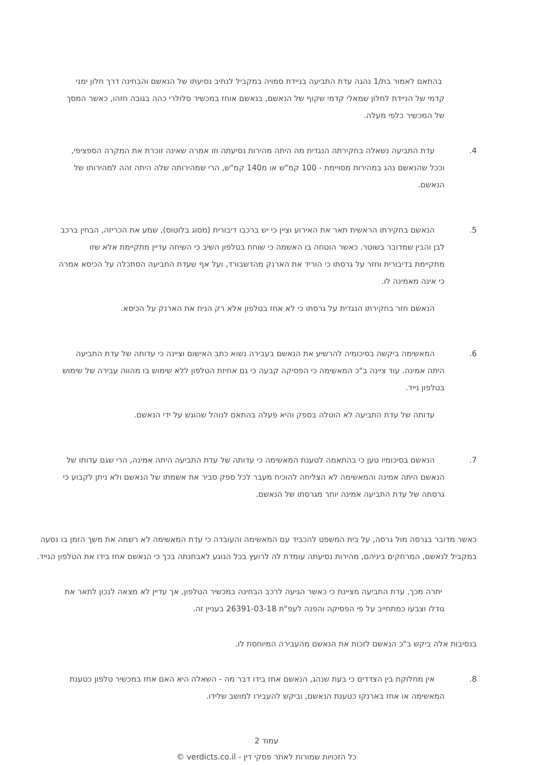בהתאם לאמור בת/1 נהגה עדת התביעה בניידת סמויה במקביל לנתיב נסיעתו של הנאשם והבחינה דרך חלון ימני קדמי של הניידת לחלון שמאלי קדמי שקוף של הנאשם, בנאשם אוחז במכשיר סלולרי כהה בגובה חזהו, כאשר המסך של המכשיר כלפי מעלה.
4. עדת התביעה נשאלה בחקירתה הנגדית מה היתה מהירות נסיעתה וזו אמרה שאינה זוכרת את המקרה הספציפי, וככל שהנאשם נהג במהירות מסויימת - 100 קמ"ש או מ140 קמ"ש, הרי שמהירותה שלה היתה זהה למהירותו של הנאשם.
5. הנאשם בחקירתו הראשית תאר את האירוע וציין כי יש ברכבו דיבורית (מסוג בלוטוס), שמע את הכריזה, הבחין ברכב לבן והבין שמדובר בשוטר. כאשר הוטחה בו האשמה כי שוחח בטלפון השיב כי השיחה עדיין מתקיימת אלא שזו מתקיימת בדיבורית וחזר על גרסתו כי הוריד את הארנק מהדשבורד, ועל אף שעדת התביעה הסתכלה על הכיסא אמרה כי אינה מאמינה לו.
הנאשם חזר בחקירתו הנגדית על גרסתו כי לא אחז בטלפון אלא רק הניח את הארנק על הכיסא.
6. המאשימה ביקשה בסיכומיה להרשיע את הנאשם בעבירה נשוא כתב האישום וציינה כי עדותה של עדת התביעה היתה אמינה. עוד ציינה ב"כ המאשימה כי הפסיקה קבעה כי גם אחיזת הטלפון ללא שימוש בו מהווה עבירה של שימוש בטלפון נייד.
עדותה של עדת התביעה לא הוטלה בספק והיא פעלה בהתאם לנוהל שהוגש על ידי הנאשם.
7. הנאשם בסיכומיו טען כי בהתאמה לטענת המאשימה כי עדותה של עדת התביעה היתה אמינה, הרי שגם עדותו של הנאשם היתה אמינה והמאשימה לא הצליחה להוכיח מעבר לכל ספק סביר את אשמתו של הנאשם ולא ניתן לקבוע כי גרסתה של עדת התביעה אמינה יותר מגרסתו של הנאשם.
כאשר מדובר בגרסה מול גרסה, על בית המשפט להכביד עם המאשימה והעובדה כי עדת המאשימה לא רשמה את משך הזמן בו נסעה במקביל לנאשם, המרחקים ביניהם, מהירות נסיעתה עומדת לה לרועץ בכל הנוגע לאבחנתה בכך כי הנאשם אחז בידו את הטלפון הנייד.
יתרה מכך, עדת התביעה מציינת כי כאשר הגיעה לרכב הבחינה במכשיר הטלפון, אך עדיין לא מצאה לנכון לתאר את גודלו וצבעו כמתחייב על פי הפסיקה והפנה לעפ"ת 26391-03-18 בעניין זה.
בנסיבות אלה ביקש ב"כ הנאשם לזכות את הנאשם מהעבירה המיוחסת לו.
8. אין מחלוקת בין הצדדים כי בעת שנהג, הנאשם אחז בידו דבר מה - השאלה היא האם אחז במכשיר טלפון כטענת המאשימה או אחז בארנקו כטענת הנאשם, וביקש להעבירו למושב שלידו.
עמוד 2
כל הזכויות שמורות לאתר פסקי דין - verdicts.co.il ©